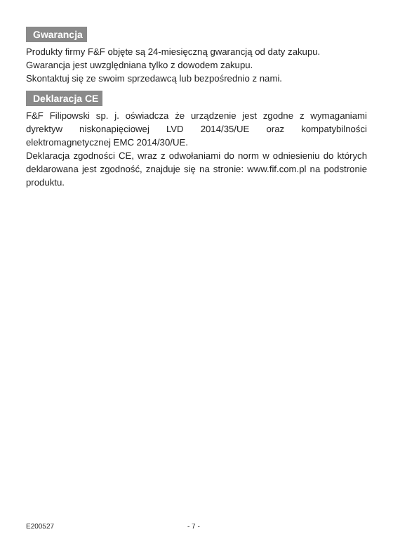Gwarancja
Produkty firmy F&F objęte są 24-miesięczną gwarancją od daty zakupu.
Gwarancja jest uwzględniana tylko z dowodem zakupu.
Skontaktuj się ze swoim sprzedawcą lub bezpośrednio z nami.
Deklaracja CE
F&F Filipowski sp. j. oświadcza że urządzenie jest zgodne z wymaganiami dyrektyw niskonapięciowej LVD 2014/35/UE oraz kompatybilności elektromagnetycznej EMC 2014/30/UE.
Deklaracja zgodności CE, wraz z odwołaniami do norm w odniesieniu do których deklarowana jest zgodność, znajduje się na stronie: www.fif.com.pl na podstronie produktu.
E200527 - 7 -